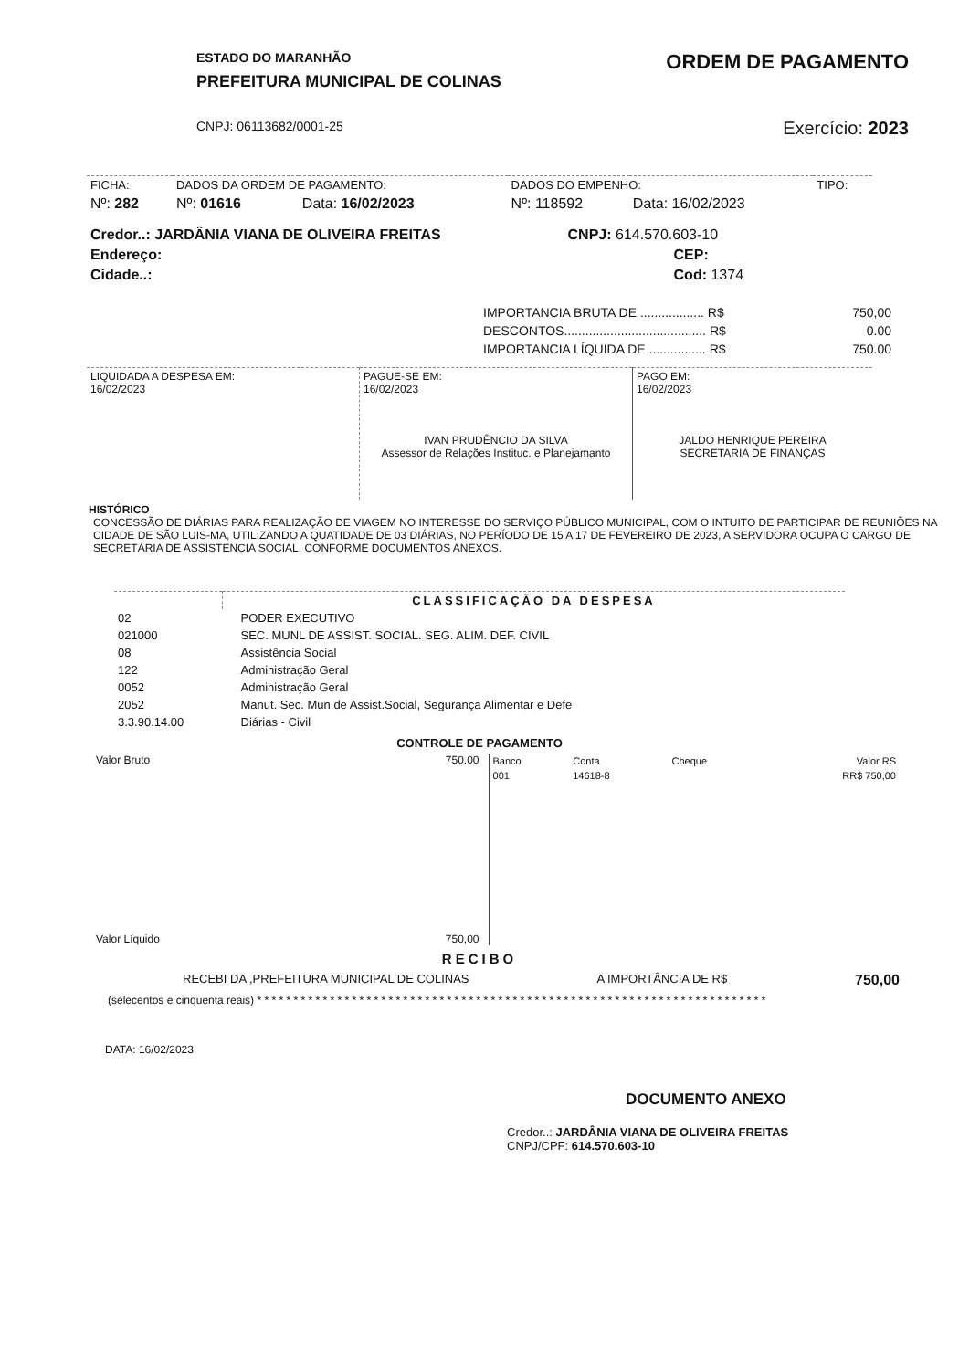ESTADO DO MARANHÃO
PREFEITURA MUNICIPAL DE COLINAS
CNPJ: 06113682/0001-25
ORDEM DE PAGAMENTO
Exercício: 2023
| FICHA: | DADOS DA ORDEM DE PAGAMENTO: | | DADOS DO EMPENHO: | | TIPO: |
| Nº: 282 | Nº: 01616 | Data: 16/02/2023 | Nº: 118592 | Data: 16/02/2023 | |
| Credor..: JARDÂNIA VIANA DE OLIVEIRA FREITAS | CNPJ: 614.570.603-10 |
| Endereço: | CEP: |
| Cidade..: | Cod: 1374 |
| IMPORTANCIA BRUTA DE .................. R$ | 750,00 |
| DESCONTOS........................................ R$ | 0.00 |
| IMPORTANCIA LÍQUIDA DE ................ R$ | 750.00 |
| LIQUIDADA A DESPESA EM: 16/02/2023 | PAGUE-SE EM: 16/02/2023 IVAN PRUDÊNCIO DA SILVA Assessor de Relações Instituc. e Planejamanto | PAGO EM: 16/02/2023 JALDO HENRIQUE PEREIRA SECRETARIA DE FINANÇAS |
HISTÓRICO
CONCESSÃO DE DIÁRIAS PARA REALIZAÇÃO DE VIAGEM NO INTERESSE DO SERVIÇO PÚBLICO MUNICIPAL, COM O INTUITO DE PARTICIPAR DE REUNIÕES NA CIDADE DE SÃO LUIS-MA, UTILIZANDO A QUATIDADE DE 03 DIÁRIAS, NO PERÍODO DE 15 A 17 DE FEVEREIRO DE 2023, A SERVIDORA OCUPA O CARGO DE SECRETÁRIA DE ASSISTENCIA SOCIAL, CONFORME DOCUMENTOS ANEXOS.
| | CLASSIFICAÇÃO DA DESPESA |
| 02 | PODER EXECUTIVO |
| 021000 | SEC. MUNL DE ASSIST. SOCIAL. SEG. ALIM. DEF. CIVIL |
| 08 | Assistência Social |
| 122 | Administração Geral |
| 0052 | Administração Geral |
| 2052 | Manut. Sec. Mun.de Assist.Social, Segurança Alimentar e Defe |
| 3.3.90.14.00 | Diárias - Civil |
CONTROLE DE PAGAMENTO
Valor Bruto 750.00
Valor Líquido 750,00
| Banco | Conta | Cheque | Valor RS |
| --- | --- | --- | --- |
| 001 | 14618-8 | | RR$ 750,00 |
RECIBO
RECEBI DA ,PREFEITURA MUNICIPAL DE COLINAS A IMPORTÂNCIA DE R$ 750,00
(selecentos e cinquenta reais) * * * * * * * * * * * * * * * * * * * * * * * * * * * * * * * * * * * * * * * * * * * * * * * * * * * * * * * * * * * * * * * * * * * * * *
DATA: 16/02/2023
DOCUMENTO ANEXO
Credor..: JARDÂNIA VIANA DE OLIVEIRA FREITAS
CNPJ/CPF: 614.570.603-10